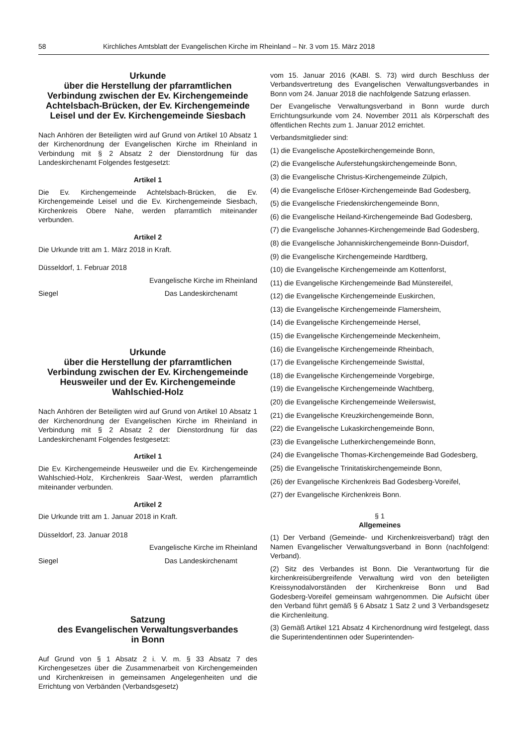58 Kirchliches Amtsblatt der Evangelischen Kirche im Rheinland – Nr. 3 vom 15. März 2018
Urkunde
über die Herstellung der pfarramtlichen Verbindung zwischen der Ev. Kirchengemeinde Achtelsbach-Brücken, der Ev. Kirchengemeinde Leisel und der Ev. Kirchengemeinde Siesbach
Nach Anhören der Beteiligten wird auf Grund von Artikel 10 Absatz 1 der Kirchenordnung der Evangelischen Kirche im Rheinland in Verbindung mit § 2 Absatz 2 der Dienstordnung für das Landeskirchenamt Folgendes festgesetzt:
Artikel 1
Die Ev. Kirchengemeinde Achtelsbach-Brücken, die Ev. Kirchengemeinde Leisel und die Ev. Kirchengemeinde Siesbach, Kirchenkreis Obere Nahe, werden pfarramtlich miteinander verbunden.
Artikel 2
Die Urkunde tritt am 1. März 2018 in Kraft.
Düsseldorf, 1. Februar 2018
Evangelische Kirche im Rheinland
Siegel Das Landeskirchenamt
Urkunde
über die Herstellung der pfarramtlichen Verbindung zwischen der Ev. Kirchengemeinde Heusweiler und der Ev. Kirchengemeinde Wahlschied-Holz
Nach Anhören der Beteiligten wird auf Grund von Artikel 10 Absatz 1 der Kirchenordnung der Evangelischen Kirche im Rheinland in Verbindung mit § 2 Absatz 2 der Dienstordnung für das Landeskirchenamt Folgendes festgesetzt:
Artikel 1
Die Ev. Kirchengemeinde Heusweiler und die Ev. Kirchengemeinde Wahlschied-Holz, Kirchenkreis Saar-West, werden pfarramtlich miteinander verbunden.
Artikel 2
Die Urkunde tritt am 1. Januar 2018 in Kraft.
Düsseldorf, 23. Januar 2018
Evangelische Kirche im Rheinland
Siegel Das Landeskirchenamt
Satzung
des Evangelischen Verwaltungsverbandes
in Bonn
Auf Grund von § 1 Absatz 2 i. V. m. § 33 Absatz 7 des Kirchengesetzes über die Zusammenarbeit von Kirchengemeinden und Kirchenkreisen in gemeinsamen Angelegenheiten und die Errichtung von Verbänden (Verbandsgesetz)
vom 15. Januar 2016 (KABl. S. 73) wird durch Beschluss der Verbandsvertretung des Evangelischen Verwaltungsverbandes in Bonn vom 24. Januar 2018 die nachfolgende Satzung erlassen.
Der Evangelische Verwaltungsverband in Bonn wurde durch Errichtungsurkunde vom 24. November 2011 als Körperschaft des öffentlichen Rechts zum 1. Januar 2012 errichtet.
Verbandsmitglieder sind:
(1) die Evangelische Apostelkirchengemeinde Bonn,
(2) die Evangelische Auferstehungskirchengemeinde Bonn,
(3) die Evangelische Christus-Kirchengemeinde Zülpich,
(4) die Evangelische Erlöser-Kirchengemeinde Bad Godesberg,
(5) die Evangelische Friedenskirchengemeinde Bonn,
(6) die Evangelische Heiland-Kirchengemeinde Bad Godesberg,
(7) die Evangelische Johannes-Kirchengemeinde Bad Godesberg,
(8) die Evangelische Johanniskirchengemeinde Bonn-Duisdorf,
(9) die Evangelische Kirchengemeinde Hardtberg,
(10) die Evangelische Kirchengemeinde am Kottenforst,
(11) die Evangelische Kirchengemeinde Bad Münstereifel,
(12) die Evangelische Kirchengemeinde Euskirchen,
(13) die Evangelische Kirchengemeinde Flamersheim,
(14) die Evangelische Kirchengemeinde Hersel,
(15) die Evangelische Kirchengemeinde Meckenheim,
(16) die Evangelische Kirchengemeinde Rheinbach,
(17) die Evangelische Kirchengemeinde Swisttal,
(18) die Evangelische Kirchengemeinde Vorgebirge,
(19) die Evangelische Kirchengemeinde Wachtberg,
(20) die Evangelische Kirchengemeinde Weilerswist,
(21) die Evangelische Kreuzkirchengemeinde Bonn,
(22) die Evangelische Lukaskirchengemeinde Bonn,
(23) die Evangelische Lutherkirchengemeinde Bonn,
(24) die Evangelische Thomas-Kirchengemeinde Bad Godesberg,
(25) die Evangelische Trinitatiskirchengemeinde Bonn,
(26) der Evangelische Kirchenkreis Bad Godesberg-Voreifel,
(27) der Evangelische Kirchenkreis Bonn.
§ 1
Allgemeines
(1) Der Verband (Gemeinde- und Kirchenkreisverband) trägt den Namen Evangelischer Verwaltungsverband in Bonn (nachfolgend: Verband).
(2) Sitz des Verbandes ist Bonn. Die Verantwortung für die kirchenkreisübergreifende Verwaltung wird von den beteiligten Kreissynodalvorständen der Kirchenkreise Bonn und Bad Godesberg-Voreifel gemeinsam wahrgenommen. Die Aufsicht über den Verband führt gemäß § 6 Absatz 1 Satz 2 und 3 Verbandsgesetz die Kirchenleitung.
(3) Gemäß Artikel 121 Absatz 4 Kirchenordnung wird festgelegt, dass die Superintendentinnen oder Superintenden-